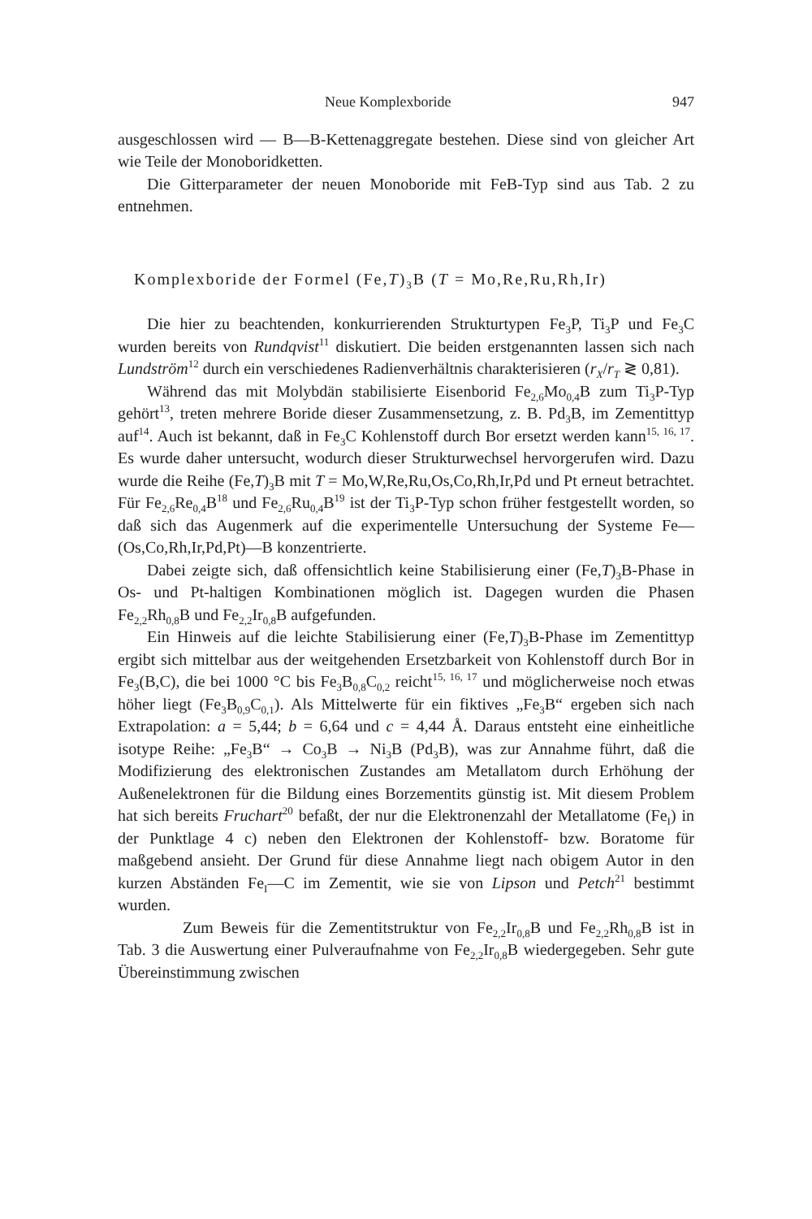Neue Komplexboride 947
ausgeschlossen wird — B—B-Kettenaggregate bestehen. Diese sind von gleicher Art wie Teile der Monoboridketten.
Die Gitterparameter der neuen Monoboride mit FeB-Typ sind aus Tab. 2 zu entnehmen.
Komplexboride der Formel (Fe,T)<sub>3</sub>B (T = Mo,Re,Ru,Rh,Ir)
Die hier zu beachtenden, konkurrierenden Strukturtypen Fe<sub>3</sub>P, Ti<sub>3</sub>P und Fe<sub>3</sub>C wurden bereits von Rundqvist<sup>11</sup> diskutiert. Die beiden erstgenannten lassen sich nach Lundström<sup>12</sup> durch ein verschiedenes Radienverhältnis charakterisieren (r<sub>X</sub>/r<sub>T</sub> ≷ 0,81).
Während das mit Molybdän stabilisierte Eisenborid Fe<sub>2,6</sub>Mo<sub>0,4</sub>B zum Ti<sub>3</sub>P-Typ gehört<sup>13</sup>, treten mehrere Boride dieser Zusammensetzung, z. B. Pd<sub>3</sub>B, im Zementittyp auf<sup>14</sup>. Auch ist bekannt, daß in Fe<sub>3</sub>C Kohlenstoff durch Bor ersetzt werden kann<sup>15, 16, 17</sup>. Es wurde daher untersucht, wodurch dieser Strukturwechsel hervorgerufen wird. Dazu wurde die Reihe (Fe,T)<sub>3</sub>B mit T = Mo,W,Re,Ru,Os,Co,Rh,Ir,Pd und Pt erneut betrachtet. Für Fe<sub>2,6</sub>Re<sub>0,4</sub>B<sup>18</sup> und Fe<sub>2,6</sub>Ru<sub>0,4</sub>B<sup>19</sup> ist der Ti<sub>3</sub>P-Typ schon früher festgestellt worden, so daß sich das Augenmerk auf die experimentelle Untersuchung der Systeme Fe—(Os,Co,Rh,Ir,Pd,Pt)—B konzentrierte.
Dabei zeigte sich, daß offensichtlich keine Stabilisierung einer (Fe,T)<sub>3</sub>B-Phase in Os- und Pt-haltigen Kombinationen möglich ist. Dagegen wurden die Phasen Fe<sub>2,2</sub>Rh<sub>0,8</sub>B und Fe<sub>2,2</sub>Ir<sub>0,8</sub>B aufgefunden.
Ein Hinweis auf die leichte Stabilisierung einer (Fe,T)<sub>3</sub>B-Phase im Zementittyp ergibt sich mittelbar aus der weitgehenden Ersetzbarkeit von Kohlenstoff durch Bor in Fe<sub>3</sub>(B,C), die bei 1000 °C bis Fe<sub>3</sub>B<sub>0,8</sub>C<sub>0,2</sub> reicht<sup>15, 16, 17</sup> und möglicherweise noch etwas höher liegt (Fe<sub>3</sub>B<sub>0,9</sub>C<sub>0,1</sub>). Als Mittelwerte für ein fiktives „Fe<sub>3</sub>B“ ergeben sich nach Extrapolation: a = 5,44; b = 6,64 und c = 4,44 Å. Daraus entsteht eine einheitliche isotype Reihe: „Fe<sub>3</sub>B“ → Co<sub>3</sub>B → Ni<sub>3</sub>B (Pd<sub>3</sub>B), was zur Annahme führt, daß die Modifizierung des elektronischen Zustandes am Metallatom durch Erhöhung der Außenelektronen für die Bildung eines Borzementits günstig ist. Mit diesem Problem hat sich bereits Fruchart<sup>20</sup> befaßt, der nur die Elektronenzahl der Metallatome (Fe<sub>I</sub>) in der Punktlage 4 c) neben den Elektronen der Kohlenstoff- bzw. Boratome für maßgebend ansieht. Der Grund für diese Annahme liegt nach obigem Autor in den kurzen Abständen Fe<sub>I</sub>—C im Zementit, wie sie von Lipson und Petch<sup>21</sup> bestimmt wurden.
Zum Beweis für die Zementitstruktur von Fe<sub>2,2</sub>Ir<sub>0,8</sub>B und Fe<sub>2,2</sub>Rh<sub>0,8</sub>B ist in Tab. 3 die Auswertung einer Pulveraufnahme von Fe<sub>2,2</sub>Ir<sub>0,8</sub>B wiedergegeben. Sehr gute Übereinstimmung zwischen